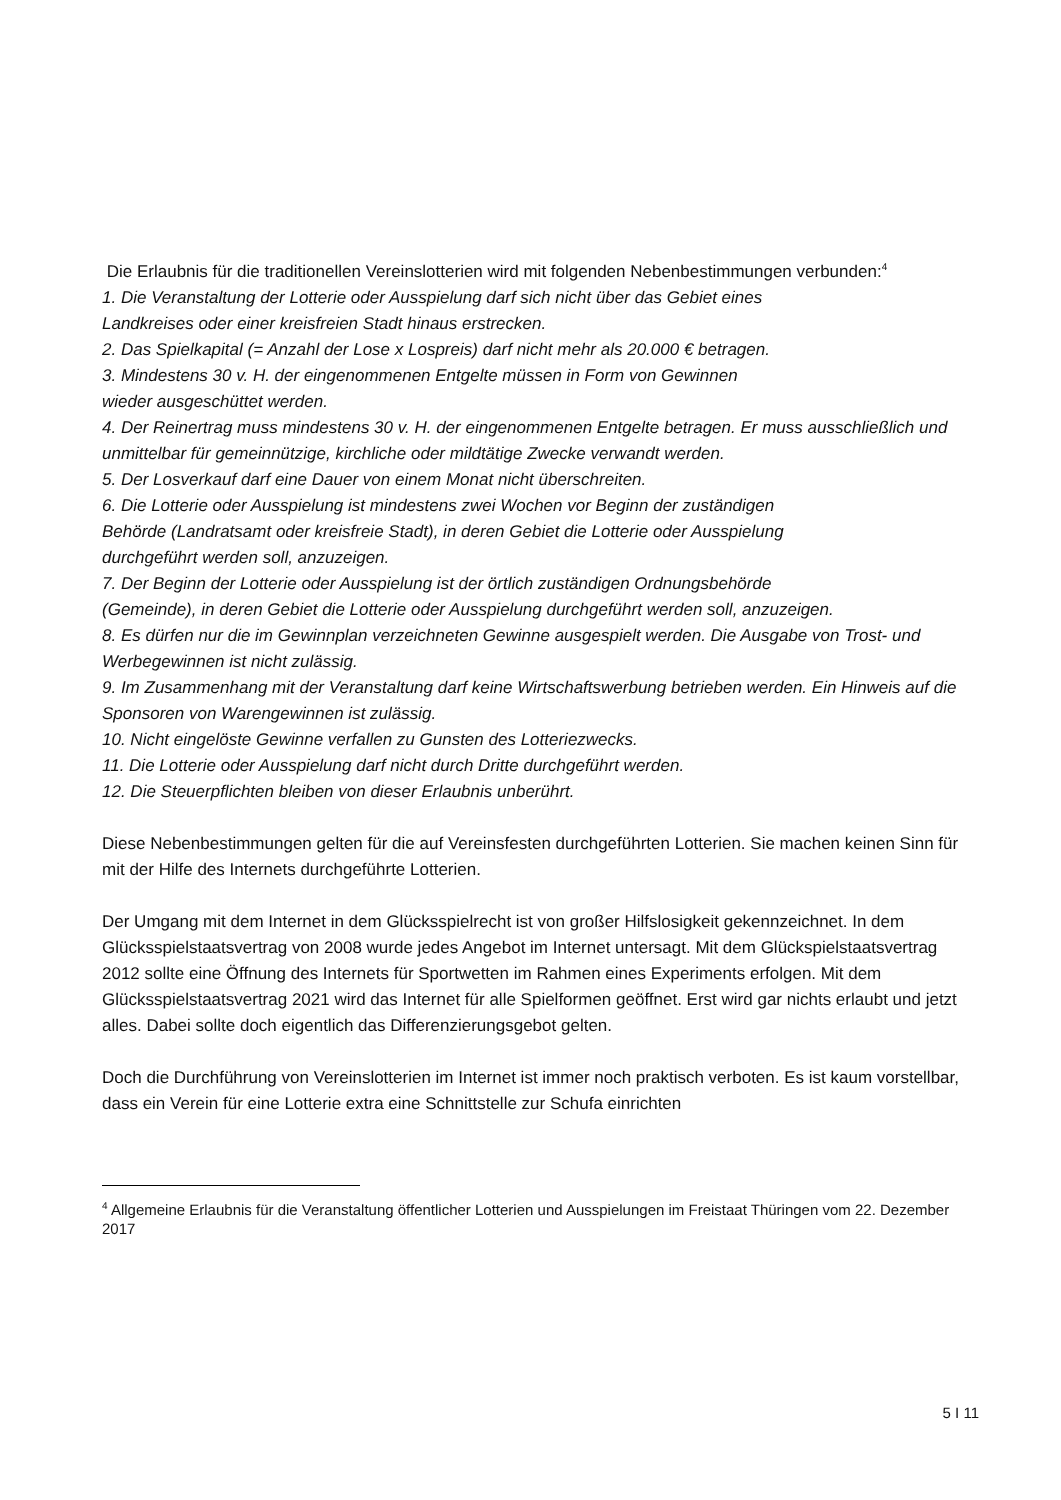Die Erlaubnis für die traditionellen Vereinslotterien wird mit folgenden Nebenbestimmungen verbunden:<sup>4</sup>
1. Die Veranstaltung der Lotterie oder Ausspielung darf sich nicht über das Gebiet eines
Landkreises oder einer kreisfreien Stadt hinaus erstrecken.
2. Das Spielkapital (= Anzahl der Lose x Lospreis) darf nicht mehr als 20.000 € betragen.
3. Mindestens 30 v. H. der eingenommenen Entgelte müssen in Form von Gewinnen
wieder ausgeschüttet werden.
4. Der Reinertrag muss mindestens 30 v. H. der eingenommenen Entgelte betragen. Er muss ausschließlich und unmittelbar für gemeinnützige, kirchliche oder mildtätige Zwecke verwandt werden.
5. Der Losverkauf darf eine Dauer von einem Monat nicht überschreiten.
6. Die Lotterie oder Ausspielung ist mindestens zwei Wochen vor Beginn der zuständigen
Behörde (Landratsamt oder kreisfreie Stadt), in deren Gebiet die Lotterie oder Ausspielung
durchgeführt werden soll, anzuzeigen.
7. Der Beginn der Lotterie oder Ausspielung ist der örtlich zuständigen Ordnungsbehörde
(Gemeinde), in deren Gebiet die Lotterie oder Ausspielung durchgeführt werden soll, anzuzeigen.
8. Es dürfen nur die im Gewinnplan verzeichneten Gewinne ausgespielt werden. Die Ausgabe von Trost- und Werbegewinnen ist nicht zulässig.
9. Im Zusammenhang mit der Veranstaltung darf keine Wirtschaftswerbung betrieben werden. Ein Hinweis auf die Sponsoren von Warengewinnen ist zulässig.
10. Nicht eingelöste Gewinne verfallen zu Gunsten des Lotteriezwecks.
11. Die Lotterie oder Ausspielung darf nicht durch Dritte durchgeführt werden.
12. Die Steuerpflichten bleiben von dieser Erlaubnis unberührt.
Diese Nebenbestimmungen gelten für die auf Vereinsfesten durchgeführten Lotterien. Sie machen keinen Sinn für mit der Hilfe des Internets durchgeführte Lotterien.
Der Umgang mit dem Internet in dem Glücksspielrecht ist von großer Hilfslosigkeit gekennzeichnet. In dem Glücksspielstaatsvertrag von 2008 wurde jedes Angebot im Internet untersagt. Mit dem Glückspielstaatsvertrag 2012 sollte eine Öffnung des Internets für Sportwetten im Rahmen eines Experiments erfolgen. Mit dem Glücksspielstaatsvertrag 2021 wird das Internet für alle Spielformen geöffnet. Erst wird gar nichts erlaubt und jetzt alles. Dabei sollte doch eigentlich das Differenzierungsgebot gelten.
Doch die Durchführung von Vereinslotterien im Internet ist immer noch praktisch verboten. Es ist kaum vorstellbar, dass ein Verein für eine Lotterie extra eine Schnittstelle zur Schufa einrichten
<sup>4</sup> Allgemeine Erlaubnis für die Veranstaltung öffentlicher Lotterien und Ausspielungen im Freistaat Thüringen vom 22. Dezember 2017
5 I 11